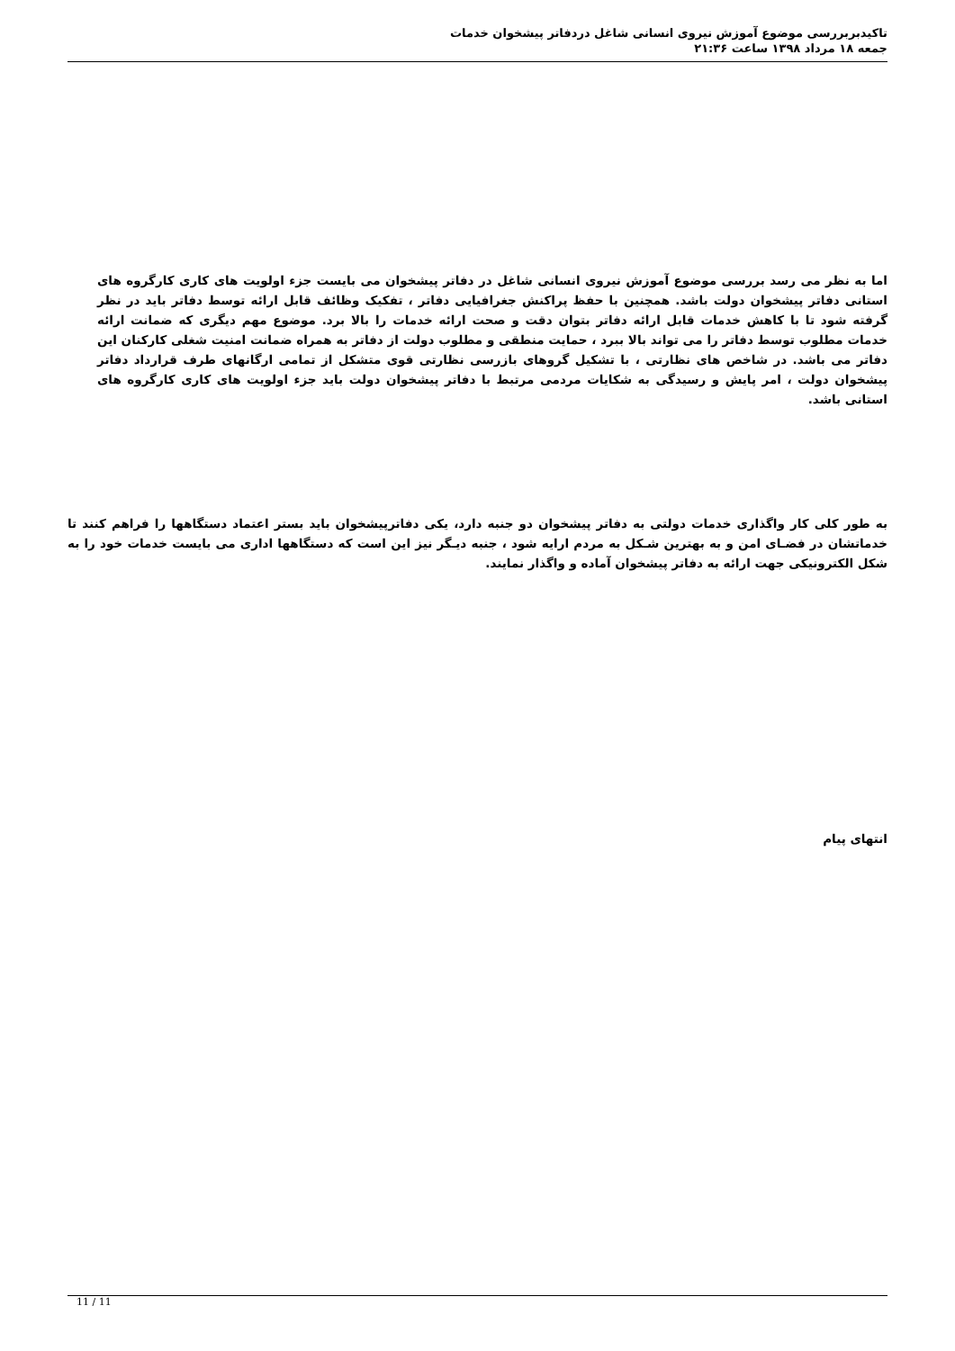تاکیدبربررسی موضوع آموزش نیروی انسانی شاغل دردفاتر پیشخوان خدمات
جمعه ۱۸ مرداد ۱۳۹۸ ساعت ۲۱:۳۶
اما به نظر می رسد بررسی موضوع آموزش نیروی انسانی شاغل در دفاتر پیشخوان می بایست جزء اولویت های کاری کارگروه های استانی دفاتر پیشخوان دولت باشد. همچنین با حفظ پراکنش جغرافیایی دفاتر ، تفکیک وظائف قابل ارائه توسط دفاتر باید در نظر گرفته شود تا با کاهش خدمات قابل ارائه دفاتر بتوان دقت و صحت ارائه خدمات را بالا برد. موضوع مهم دیگری که ضمانت ارائه خدمات مطلوب توسط دفاتر را می تواند بالا ببرد ، حمایت منطقی و مطلوب دولت از دفاتر به همراه ضمانت امنیت شغلی کارکنان این دفاتر می باشد. در شاخص های نظارتی ، با تشکیل گروهای بازرسی نظارتی قوی متشکل از تمامی ارگانهای طرف قرارداد دفاتر پیشخوان دولت ، امر پایش و رسیدگی به شکایات مردمی مرتبط با دفاتر پیشخوان دولت باید جزء اولویت های کاری کارگروه های استانی باشد.
به طور کلی کار واگذاری خدمات دولتی به دفاتر پیشخوان دو جنبه دارد، یکی دفاترپیشخوان باید بستر اعتماد دستگاهها را فراهم کنند تا خدماتشان در فضـای امن و به بهترین شـکل به مردم ارایه شود ، جنبه دیـگر نیز این است که دستگاهها اداری می بایست خدمات خود را به شکل الکترونیکی جهت ارائه به دفاتر پیشخوان آماده و واگذار نمایند.
انتهای پیام
11 / 11